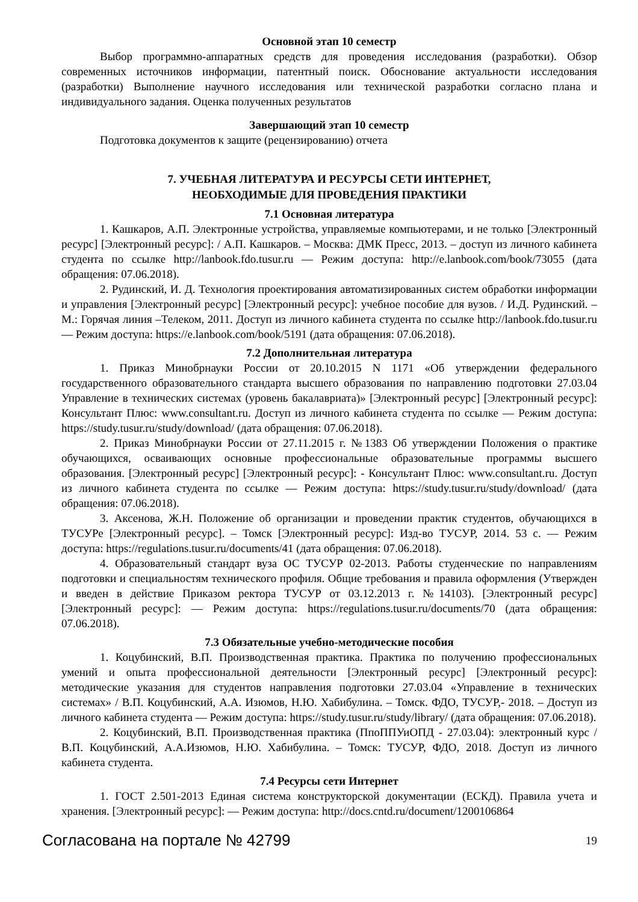Основной этап 10 семестр
Выбор программно-аппаратных средств для проведения исследования (разработки). Обзор современных источников информации, патентный поиск. Обоснование актуальности исследования (разработки) Выполнение научного исследования или технической разработки согласно плана и индивидуального задания. Оценка полученных результатов
Завершающий этап 10 семестр
Подготовка документов к защите (рецензированию) отчета
7. УЧЕБНАЯ ЛИТЕРАТУРА И РЕСУРСЫ СЕТИ ИНТЕРНЕТ,
НЕОБХОДИМЫЕ ДЛЯ ПРОВЕДЕНИЯ ПРАКТИКИ
7.1 Основная литература
1. Кашкаров, А.П. Электронные устройства, управляемые компьютерами, и не только [Электронный ресурс] [Электронный ресурс]: / А.П. Кашкаров. – Москва: ДМК Пресс, 2013. – доступ из личного кабинета студента по ссылке http://lanbook.fdo.tusur.ru — Режим доступа: http://e.lanbook.com/book/73055 (дата обращения: 07.06.2018).
2. Рудинский, И. Д. Технология проектирования автоматизированных систем обработки информации и управления [Электронный ресурс] [Электронный ресурс]: учебное пособие для вузов. / И.Д. Рудинский. – М.: Горячая линия –Телеком, 2011. Доступ из личного кабинета студента по ссылке http://lanbook.fdo.tusur.ru — Режим доступа: https://e.lanbook.com/book/5191 (дата обращения: 07.06.2018).
7.2 Дополнительная литература
1. Приказ Минобрнауки России от 20.10.2015 N 1171 «Об утверждении федерального государственного образовательного стандарта высшего образования по направлению подготовки 27.03.04 Управление в технических системах (уровень бакалавриата)» [Электронный ресурс] [Электронный ресурс]: Консультант Плюс: www.consultant.ru. Доступ из личного кабинета студента по ссылке — Режим доступа: https://study.tusur.ru/study/download/ (дата обращения: 07.06.2018).
2. Приказ Минобрнауки России от 27.11.2015 г. №1383 Об утверждении Положения о практике обучающихся, осваивающих основные профессиональные образовательные программы высшего образования. [Электронный ресурс] [Электронный ресурс]: - Консультант Плюс: www.consultant.ru. Доступ из личного кабинета студента по ссылке — Режим доступа: https://study.tusur.ru/study/download/ (дата обращения: 07.06.2018).
3. Аксенова, Ж.Н. Положение об организации и проведении практик студентов, обучающихся в ТУСУРе [Электронный ресурс]. – Томск [Электронный ресурс]: Изд-во ТУСУР, 2014. 53 с. — Режим доступа: https://regulations.tusur.ru/documents/41 (дата обращения: 07.06.2018).
4. Образовательный стандарт вуза ОС ТУСУР 02-2013. Работы студенческие по направлениям подготовки и специальностям технического профиля. Общие требования и правила оформления (Утвержден и введен в действие Приказом ректора ТУСУР от 03.12.2013 г. №14103). [Электронный ресурс] [Электронный ресурс]: — Режим доступа: https://regulations.tusur.ru/documents/70 (дата обращения: 07.06.2018).
7.3 Обязательные учебно-методические пособия
1. Коцубинский, В.П. Производственная практика. Практика по получению профессиональных умений и опыта профессиональной деятельности [Электронный ресурс] [Электронный ресурс]: методические указания для студентов направления подготовки 27.03.04 «Управление в технических системах» / В.П. Коцубинский, А.А. Изюмов, Н.Ю. Хабибулина. – Томск. ФДО, ТУСУР,- 2018. – Доступ из личного кабинета студента — Режим доступа: https://study.tusur.ru/study/library/ (дата обращения: 07.06.2018).
2. Коцубинский, В.П. Производственная практика (ПпоППУиОПД - 27.03.04): электронный курс / В.П. Коцубинский, А.А.Изюмов, Н.Ю. Хабибулина. – Томск: ТУСУР, ФДО, 2018. Доступ из личного кабинета студента.
7.4 Ресурсы сети Интернет
1. ГОСТ 2.501-2013 Единая система конструкторской документации (ЕСКД). Правила учета и хранения. [Электронный ресурс]: — Режим доступа: http://docs.cntd.ru/document/1200106864
Согласована на портале № 42799 19